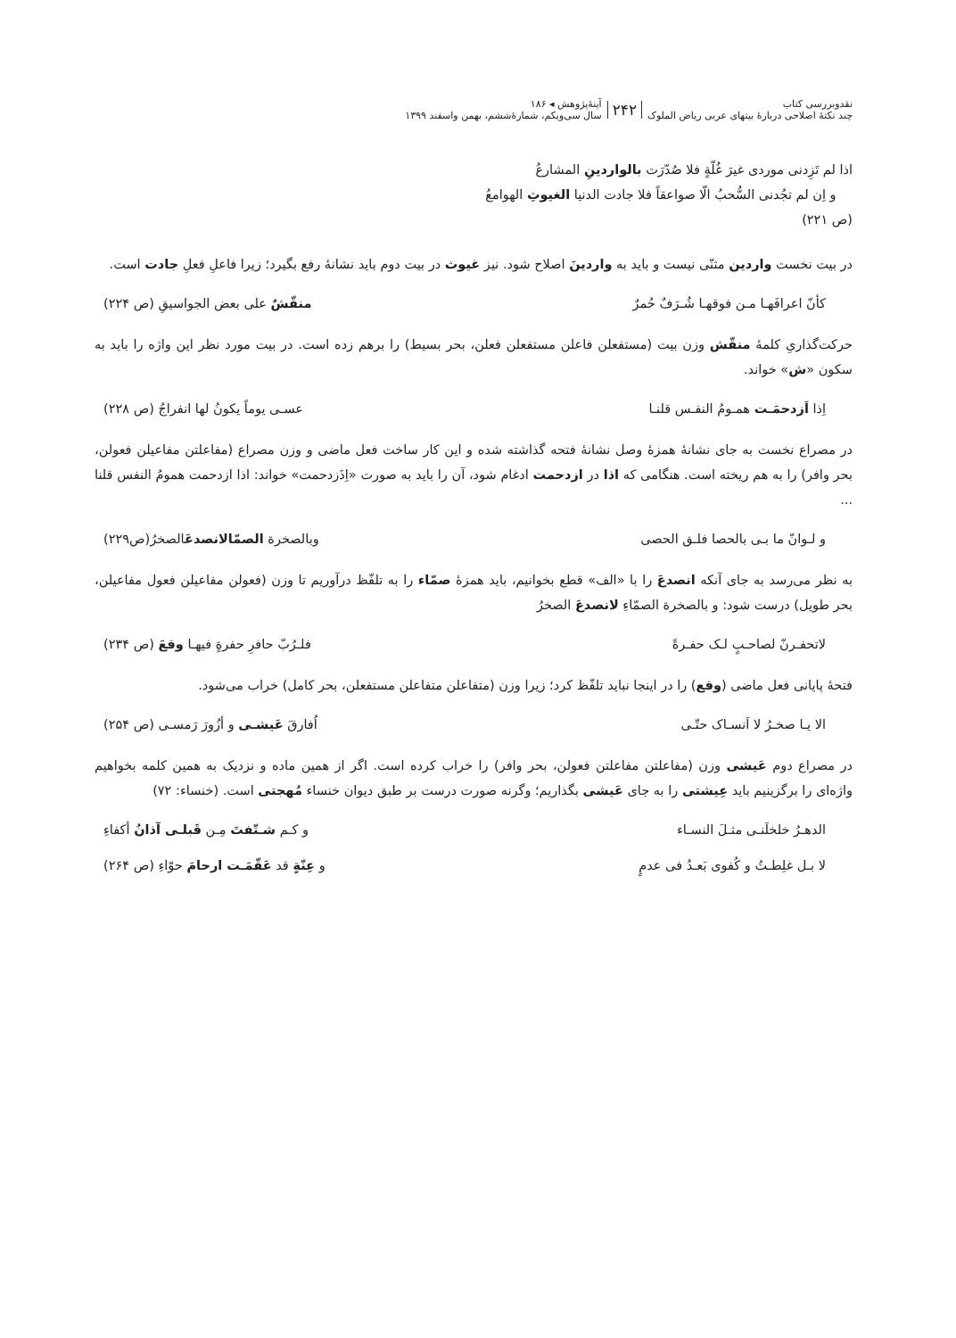نقدوبررسی کتاب
چند نکتهٔ اصلاحی دربارهٔ بیتهای عربی ریاض الملوک
۲۴۲
آینهٔ‌پژوهش ◂ ۱۸۶
سال سی‌ویکم، شمارهٔ‌ششم، بهمن واسفند ۱۳۹۹
اذا لم تَزِدنی موردی غیرَ غُلّةٍ فلا صُدّرَت بالواردینِ المشارعُ
و اِن لم تجُدنی السُّحبُ الّا صواعقاً فلا جادت الدنیا الغیوثِ الهوامعُ
(ص ۲۲۱)
در بیت نخست واردین مثنّی نیست و باید به واردینَ اصلاح شود. نیز غیوث در بیت دوم باید نشانهٔ رفع بگیرد؛ زیرا فاعلِ فعلِ جادت است.
کأنّ اعرافَهـا مـن فوقهـا شُـرَفٌ حُمرٌ منقّشٌ علی بعض الجواسیقِ (ص ۲۲۴)
حرکت‌گذاریِ کلمهٔ منقّش وزن بیت (مستفعلن فاعلن مستفعلن فعلن، بحر بسیط) را برهم زده است. در بیت مورد نظر این واژه را باید به سکون «ش» خواند.
اِذا اَزدحمَـت همـومُ النفـس قلنـا عسـی یوماً یکونُ لها انفراجُ (ص ۲۲۸)
در مصراع نخست به جای نشانهٔ همزهٔ وصل نشانهٔ فتحه گذاشته شده و این کار ساخت فعل ماضی و وزن مصراع (مفاعلتن مفاعیلن فعولن، بحر وافر) را به هم ریخته است. هنگامی که اذا در ازدحمت ادغام شود، آن را باید به صورت «اِذَزدحمت» خواند: اذا ازدحمت همومُ النفس قلنا ...
و لـوانّ ما بـی بالحصا فلـق الحصی وبالصخرة الصمّالانصدعَالصخرُ(ص۲۲۹)
به نظر می‌رسد به جای آنکه انصدعَ را با «الف» قطع بخوانیم، باید همزهٔ صمّاء را به تلفّظ درآوریم تا وزن (فعولن مفاعیلن فعول مفاعیلن، بحر طویل) درست شود: و بالصخرة الصمّاءِ لانصدعَ الصخرُ
لاتحفـرنّ لصاحـبٍ لـک حفـرةً فلـرُبّ حافرِ حفرةٍ فیهـا وقعَ (ص ۲۳۴)
فتحهٔ پایانی فعل ماضی (وقع) را در اینجا نباید تلفّظ کرد؛ زیرا وزن (متفاعلن متفاعلن مستفعلن، بحر کامل) خراب می‌شود.
الا یـا صخـرُ لا اَنسـاک حتّـی اُفارقَ عَیشـی و أزُورَ رَمسـی (ص ۲۵۴)
در مصراع دوم عَیشی وزن (مفاعلتن مفاعلتن فعولن، بحر وافر) را خراب کرده است. اگر از همین ماده و نزدیک به همین کلمه بخواهیم واژه‌ای را برگزینیم باید عِیشتی را به جای عَیشی بگذاریم؛ وگرنه صورت درست بر طبق دیوان خنساء مُهجتی است. (خنساء: ۷۲)
الدهـرُ خلخلَنـی مثـلَ النسـاء و کـم شـتّفتَ مِـن قَبلـی آذانُ أکفاءِ
لا بـل غلِطـتُ و کُفوی بَعـدُ فی عدمٍ و عِنّةٍ قد عَقّمَـت ارحامَ حوّاءِ (ص ۲۶۴)